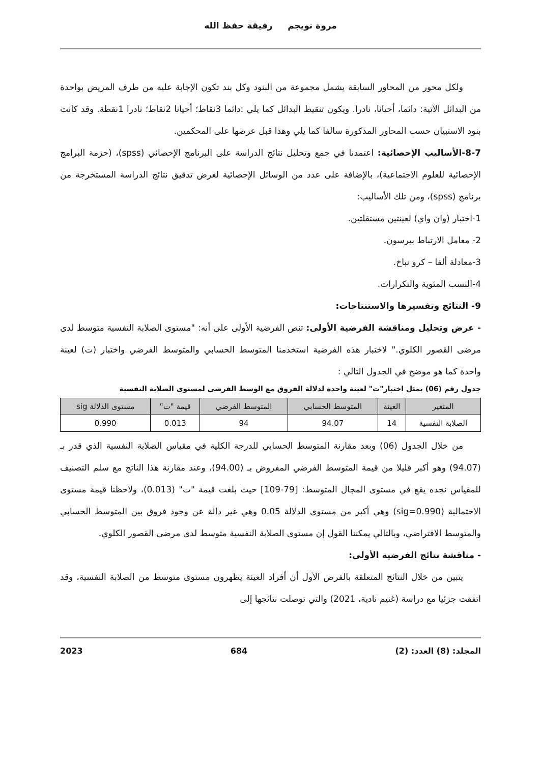مروة نويجم رفيقة حفظ الله
ولكل محور من المحاور السابقة يشمل مجموعة من البنود وكل بند تكون الإجابة عليه من طرف المريض بواحدة من البدائل الآتية: دائما، أحيانا، نادرا. ويكون تنقيط البدائل كما يلي :دائما 3نقاط؛ أحيانا 2نقاط؛ نادرا 1نقطة. وقد كانت بنود الاستبيان حسب المحاور المذكورة سالفا كما يلي وهذا قبل عرضها على المحكمين.
8-7-الأساليب الإحصائية: اعتمدنا في جمع وتحليل نتائج الدراسة على البرنامج الإحصائي (spss)، (حزمة البرامج الإحصائية للعلوم الاجتماعية)، بالإضافة على عدد من الوسائل الإحصائية لغرض تدقيق نتائج الدراسة المستخرجة من برنامج (spss)، ومن تلك الأساليب:
1-اختبار (وان واي) لعينتين مستقلتين.
2- معامل الارتباط بيرسون.
3-معادلة ألفا – كرو نباخ.
4-النسب المئوية والتكرارات.
9- النتائج وتفسيرها والاستنتاجات:
- عرض وتحليل ومناقشة الفرضية الأولى: تنص الفرضية الأولى على أنه: "مستوى الصلابة النفسية متوسط لدى مرضى القصور الكلوي." لاختبار هذه الفرضية استخدمنا المتوسط الحسابي والمتوسط الفرضي واختبار (ت) لعينة واحدة كما هو موضح في الجدول التالي :
جدول رقم (06) يمثل اختبار"ت" لعينة واحدة لدلالة الفروق مع الوسط الفرضي لمستوى الصلابة النفسية
| المتغير | العينة | المتوسط الحسابي | المتوسط الفرضي | قيمة "ت" | مستوى الدلالة sig |
| --- | --- | --- | --- | --- | --- |
| الصلابة النفسية | 14 | 94.07 | 94 | 0.013 | 0.990 |
من خلال الجدول (06) وبعد مقارنة المتوسط الحسابي للدرجة الكلية في مقياس الصلابة النفسية الذي قدر بـ (94.07) وهو أكبر قليلا من قيمة المتوسط الفرضي المفروض بـ (94.00)، وعند مقارنة هذا الناتج مع سلم التصنيف للمقياس نجده يقع في مستوى المجال المتوسط: [79-109] حيث بلغت قيمة "ت" (0.013)، ولاحظنا قيمة مستوى الاحتمالية (sig=0.990) وهي أكبر من مستوى الدلالة 0.05 وهي غير دالة عن وجود فروق بين المتوسط الحسابي والمتوسط الافتراضي، وبالتالي يمكننا القول إن مستوى الصلابة النفسية متوسط لدى مرضى القصور الكلوي.
- مناقشة نتائج الفرضية الأولى:
يتبين من خلال النتائج المتعلقة بالفرض الأول أن أفراد العينة يظهرون مستوى متوسط من الصلابة النفسية، وقد اتفقت جزئيا مع دراسة (غنيم نادية، 2021) والتي توصلت نتائجها إلى
المجلد: (8) العدد: (2) 684 2023